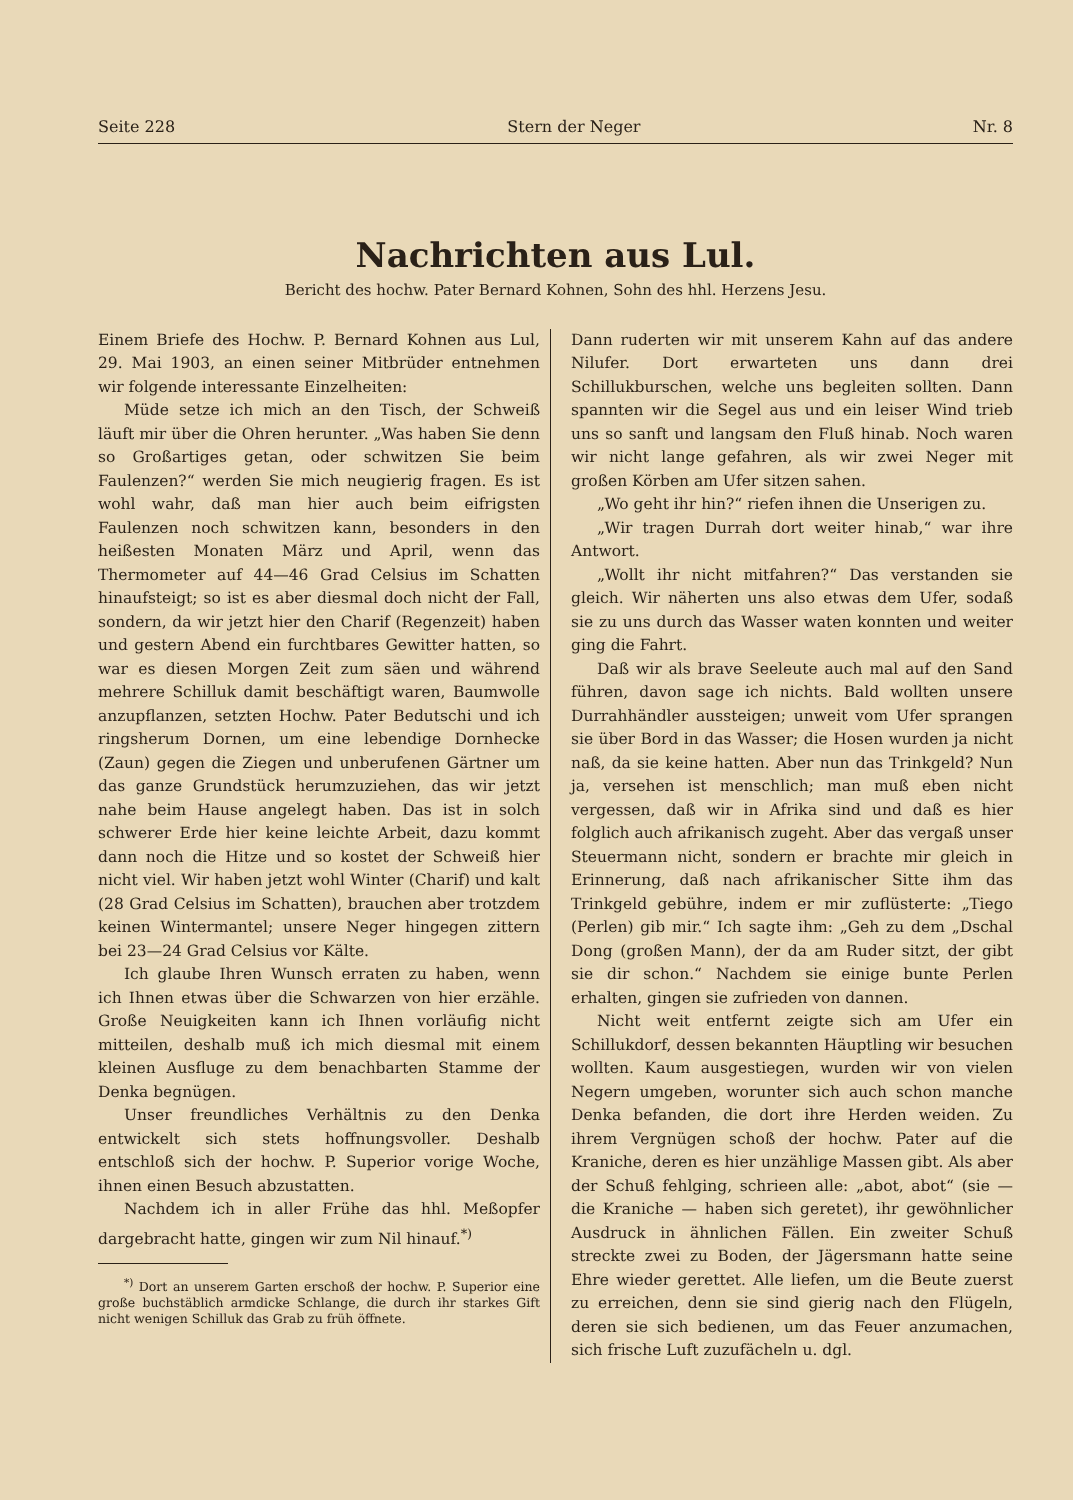Seite 228 Stern der Neger Nr. 8
Nachrichten aus Lul.
Bericht des hochw. Pater Bernard Kohnen, Sohn des hhl. Herzens Jesu.
Einem Briefe des Hochw. P. Bernard Kohnen aus Lul, 29. Mai 1903, an einen seiner Mitbrüder entnehmen wir folgende interessante Einzelheiten:
Müde setze ich mich an den Tisch, der Schweiß läuft mir über die Ohren herunter. „Was haben Sie denn so Großartiges getan, oder schwitzen Sie beim Faulenzen?“ werden Sie mich neugierig fragen. Es ist wohl wahr, daß man hier auch beim eifrigsten Faulenzen noch schwitzen kann, besonders in den heißesten Monaten März und April, wenn das Thermometer auf 44—46 Grad Celsius im Schatten hinaufsteigt; so ist es aber diesmal doch nicht der Fall, sondern, da wir jetzt hier den Charif (Regenzeit) haben und gestern Abend ein furchtbares Gewitter hatten, so war es diesen Morgen Zeit zum säen und während mehrere Schilluk damit beschäftigt waren, Baumwolle anzupflanzen, setzten Hochw. Pater Bedutschi und ich ringsherum Dornen, um eine lebendige Dornhecke (Zaun) gegen die Ziegen und unberufenen Gärtner um das ganze Grundstück herumzuziehen, das wir jetzt nahe beim Hause angelegt haben. Das ist in solch schwerer Erde hier keine leichte Arbeit, dazu kommt dann noch die Hitze und so kostet der Schweiß hier nicht viel. Wir haben jetzt wohl Winter (Charif) und kalt (28 Grad Celsius im Schatten), brauchen aber trotzdem keinen Wintermantel; unsere Neger hingegen zittern bei 23—24 Grad Celsius vor Kälte.
Ich glaube Ihren Wunsch erraten zu haben, wenn ich Ihnen etwas über die Schwarzen von hier erzähle. Große Neuigkeiten kann ich Ihnen vorläufig nicht mitteilen, deshalb muß ich mich diesmal mit einem kleinen Ausfluge zu dem benachbarten Stamme der Denka begnügen.
Unser freundliches Verhältnis zu den Denka entwickelt sich stets hoffnungsvoller. Deshalb entschloß sich der hochw. P. Superior vorige Woche, ihnen einen Besuch abzustatten.
Nachdem ich in aller Frühe das hhl. Meßopfer dargebracht hatte, gingen wir zum Nil hinauf.<sup>*)</sup>
<sup>*)</sup> Dort an unserem Garten erschoß der hochw. P. Superior eine große buchstäblich armdicke Schlange, die durch ihr starkes Gift nicht wenigen Schilluk das Grab zu früh öffnete.
Dann ruderten wir mit unserem Kahn auf das andere Nilufer. Dort erwarteten uns dann drei Schillukburschen, welche uns begleiten sollten. Dann spannten wir die Segel aus und ein leiser Wind trieb uns so sanft und langsam den Fluß hinab. Noch waren wir nicht lange gefahren, als wir zwei Neger mit großen Körben am Ufer sitzen sahen.
„Wo geht ihr hin?“ riefen ihnen die Unserigen zu.
„Wir tragen Durrah dort weiter hinab,“ war ihre Antwort.
„Wollt ihr nicht mitfahren?“ Das verstanden sie gleich. Wir näherten uns also etwas dem Ufer, sodaß sie zu uns durch das Wasser waten konnten und weiter ging die Fahrt.
Daß wir als brave Seeleute auch mal auf den Sand führen, davon sage ich nichts. Bald wollten unsere Durrahhändler aussteigen; unweit vom Ufer sprangen sie über Bord in das Wasser; die Hosen wurden ja nicht naß, da sie keine hatten. Aber nun das Trinkgeld? Nun ja, versehen ist menschlich; man muß eben nicht vergessen, daß wir in Afrika sind und daß es hier folglich auch afrikanisch zugeht. Aber das vergaß unser Steuermann nicht, sondern er brachte mir gleich in Erinnerung, daß nach afrikanischer Sitte ihm das Trinkgeld gebühre, indem er mir zuflüsterte: „Tiego (Perlen) gib mir.“ Ich sagte ihm: „Geh zu dem „Dschal Dong (großen Mann), der da am Ruder sitzt, der gibt sie dir schon.“ Nachdem sie einige bunte Perlen erhalten, gingen sie zufrieden von dannen.
Nicht weit entfernt zeigte sich am Ufer ein Schillukdorf, dessen bekannten Häuptling wir besuchen wollten. Kaum ausgestiegen, wurden wir von vielen Negern umgeben, worunter sich auch schon manche Denka befanden, die dort ihre Herden weiden. Zu ihrem Vergnügen schoß der hochw. Pater auf die Kraniche, deren es hier unzählige Massen gibt. Als aber der Schuß fehlging, schrieen alle: „abot, abot“ (sie — die Kraniche — haben sich geretet), ihr gewöhnlicher Ausdruck in ähnlichen Fällen. Ein zweiter Schuß streckte zwei zu Boden, der Jägersmann hatte seine Ehre wieder gerettet. Alle liefen, um die Beute zuerst zu erreichen, denn sie sind gierig nach den Flügeln, deren sie sich bedienen, um das Feuer anzumachen, sich frische Luft zuzufächeln u. dgl.